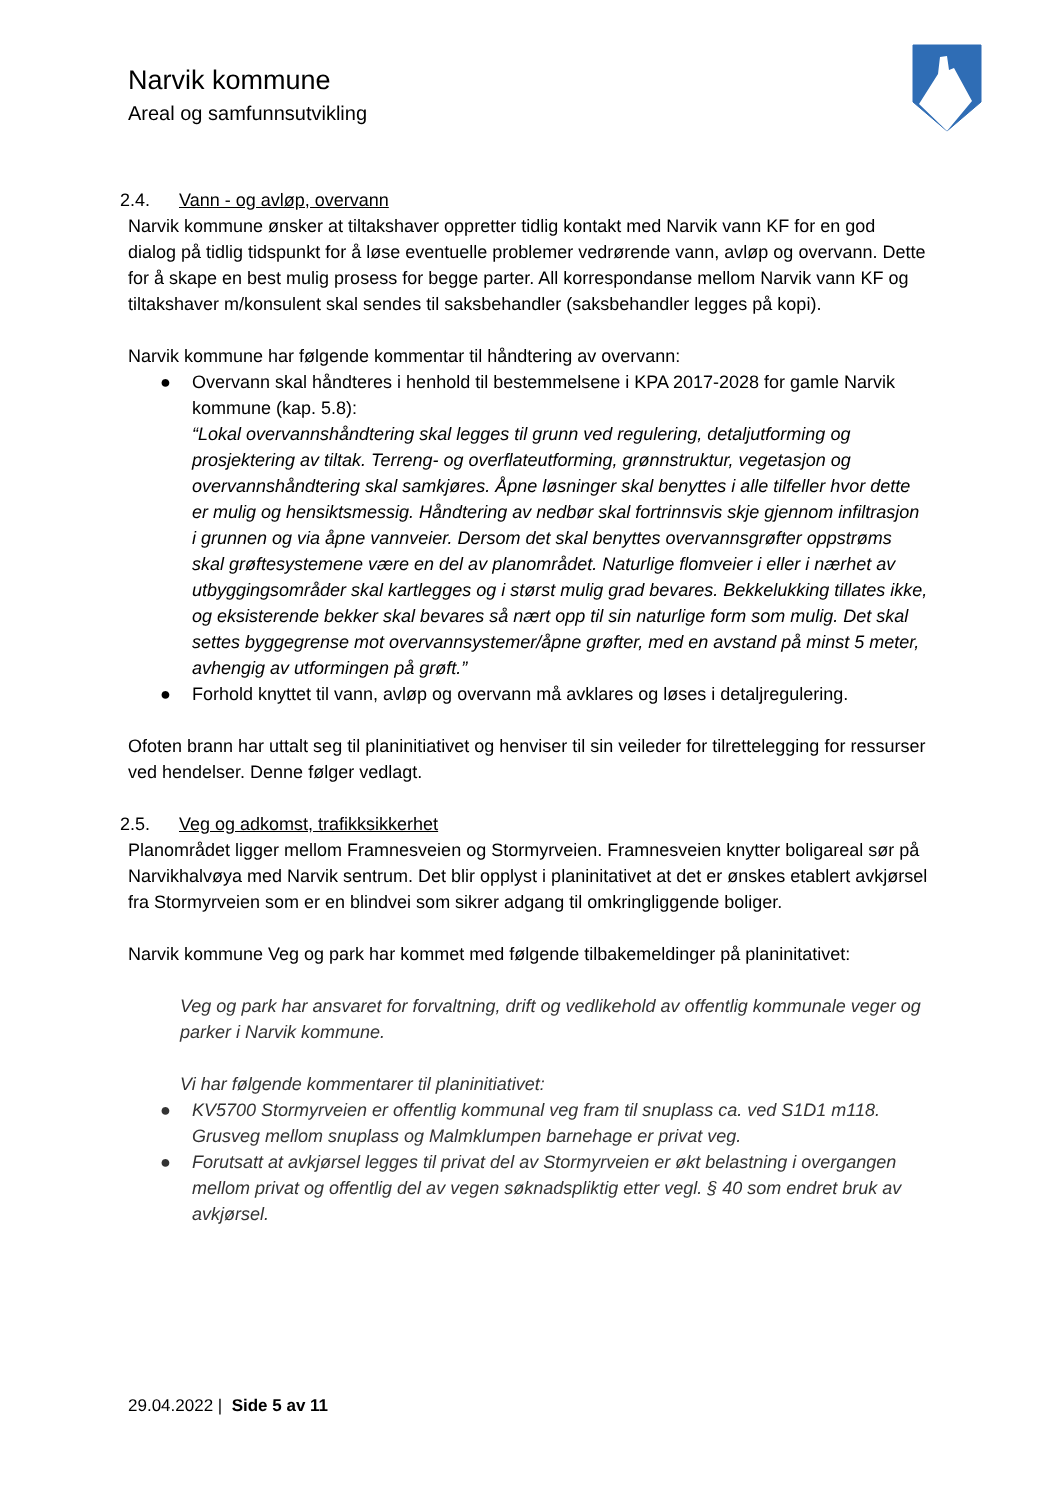Narvik kommune
Areal og samfunnsutvikling
2.4. Vann - og avløp, overvann
Narvik kommune ønsker at tiltakshaver oppretter tidlig kontakt med Narvik vann KF for en god dialog på tidlig tidspunkt for å løse eventuelle problemer vedrørende vann, avløp og overvann. Dette for å skape en best mulig prosess for begge parter. All korrespondanse mellom Narvik vann KF og tiltakshaver m/konsulent skal sendes til saksbehandler (saksbehandler legges på kopi).
Narvik kommune har følgende kommentar til håndtering av overvann:
● Overvann skal håndteres i henhold til bestemmelsene i KPA 2017-2028 for gamle Narvik kommune (kap. 5.8):
“Lokal overvannshåndtering skal legges til grunn ved regulering, detaljutforming og prosjektering av tiltak. Terreng- og overflateutforming, grønnstruktur, vegetasjon og overvannshåndtering skal samkjøres. Åpne løsninger skal benyttes i alle tilfeller hvor dette er mulig og hensiktsmessig. Håndtering av nedbør skal fortrinnsvis skje gjennom infiltrasjon i grunnen og via åpne vannveier. Dersom det skal benyttes overvannsgrøfter oppstrøms skal grøftesystemene være en del av planområdet. Naturlige flomveier i eller i nærhet av utbyggingsområder skal kartlegges og i størst mulig grad bevares. Bekkelukking tillates ikke, og eksisterende bekker skal bevares så nært opp til sin naturlige form som mulig. Det skal settes byggegrense mot overvannsystemer/åpne grøfter, med en avstand på minst 5 meter, avhengig av utformingen på grøft.”
● Forhold knyttet til vann, avløp og overvann må avklares og løses i detaljregulering.
Ofoten brann har uttalt seg til planinitiativet og henviser til sin veileder for tilrettelegging for ressurser ved hendelser. Denne følger vedlagt.
2.5. Veg og adkomst, trafikksikkerhet
Planområdet ligger mellom Framnesveien og Stormyrveien. Framnesveien knytter boligareal sør på Narvikhalvøya med Narvik sentrum. Det blir opplyst i planinitativet at det er ønskes etablert avkjørsel fra Stormyrveien som er en blindvei som sikrer adgang til omkringliggende boliger.
Narvik kommune Veg og park har kommet med følgende tilbakemeldinger på planinitativet:
Veg og park har ansvaret for forvaltning, drift og vedlikehold av offentlig kommunale veger og parker i Narvik kommune.
Vi har følgende kommentarer til planinitiativet:
● KV5700 Stormyrveien er offentlig kommunal veg fram til snuplass ca. ved S1D1 m118. Grusveg mellom snuplass og Malmklumpen barnehage er privat veg.
● Forutsatt at avkjørsel legges til privat del av Stormyrveien er økt belastning i overgangen mellom privat og offentlig del av vegen søknadspliktig etter vegl. § 40 som endret bruk av avkjørsel.
29.04.2022 | Side 5 av 11